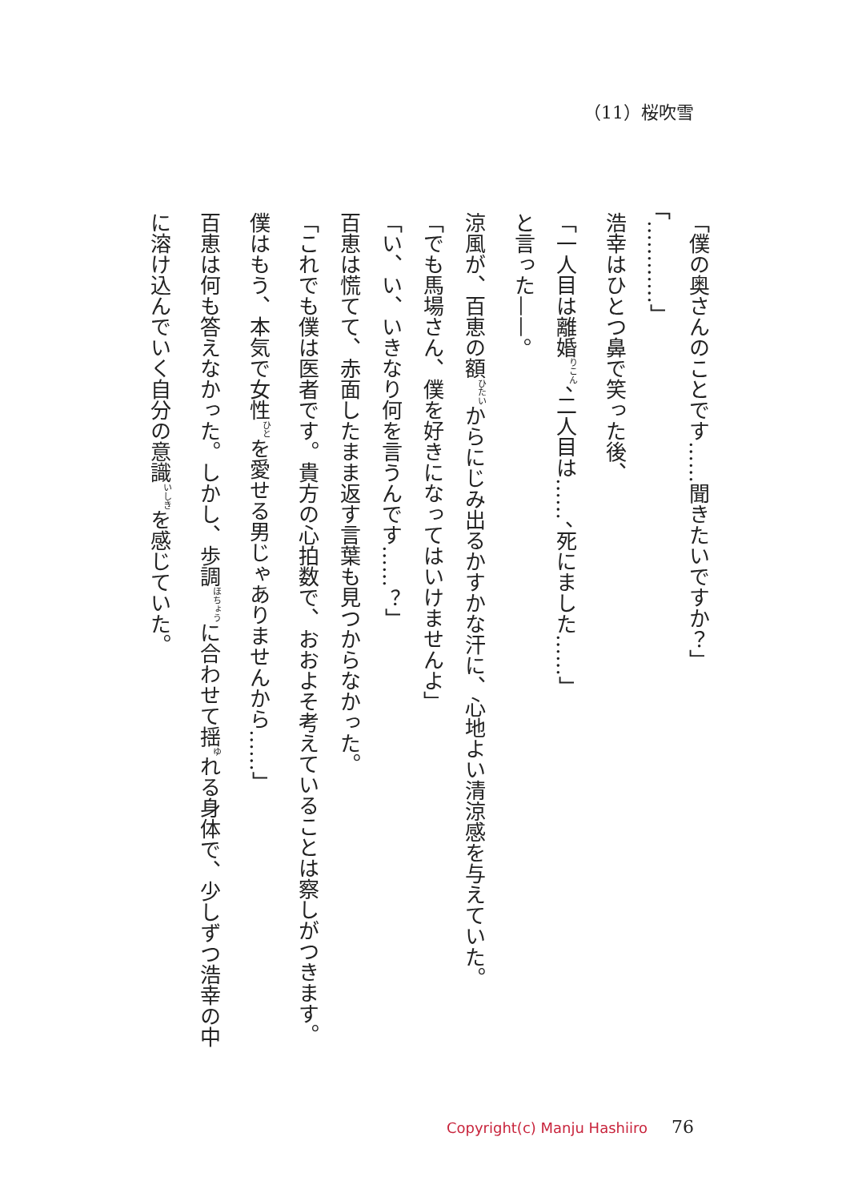（11）桜吹雪
「僕の奥さんのことです……聞きたいですか？」
「…………」
浩幸はひとつ鼻で笑った後、
「一人目は離婚<sup>りこん</sup>、二人目は……、死にました……」
と言った——。
涼風が、百恵の額<sup>ひたい</sup>からにじみ出るかすかな汗に、心地よい清涼感を与えていた。
「でも馬場さん、僕を好きになってはいけませんよ」
「い、い、いきなり何を言うんです……？」
百恵は慌てて、赤面したまま返す言葉も見つからなかった。
「これでも僕は医者です。貴方の心拍数で、おおよそ考えていることは察しがつきます。僕はもう、本気で女性<sup>ひと</sup>を愛せる男じゃありませんから……」
百恵は何も答えなかった。しかし、歩調<sup>ほちょう</sup>に合わせて揺<sup>ゆ</sup>れる身体で、少しずつ浩幸の中に溶け込んでいく自分の意識<sup>いしき</sup>を感じていた。
Copyright(c) Manju Hashiiro 76